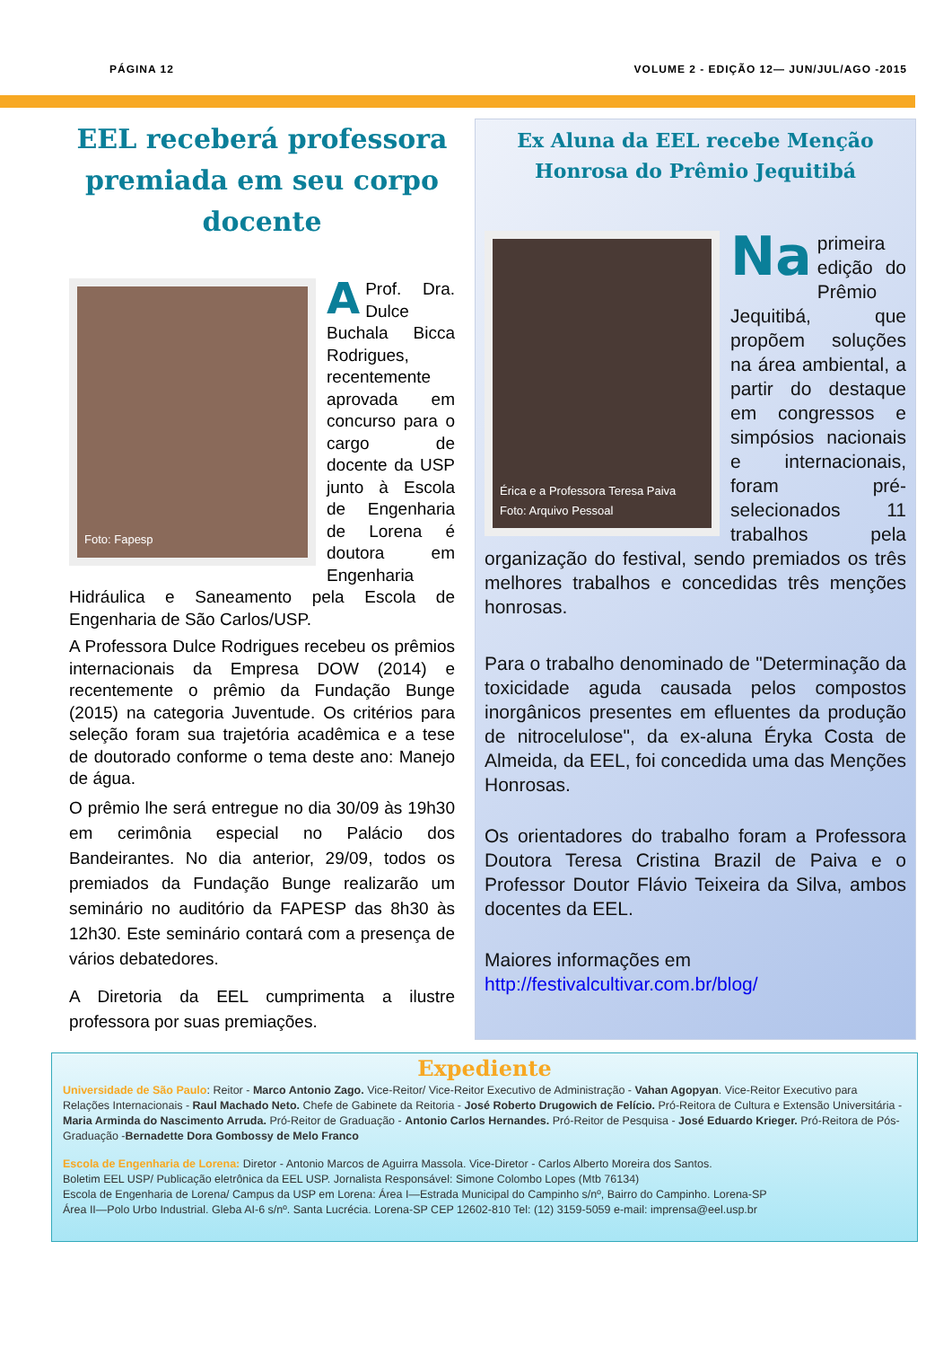PÁGINA 12 VOLUME 2 - EDIÇÃO 12— JUN/JUL/AGO -2015
EEL receberá professora premiada em seu corpo docente
Foto: Fapesp
AProf. Dra. Dulce Buchala Bicca Rodrigues, recentemente aprovada em concurso para o cargo de docente da USP junto à Escola de Engenharia de Lorena é doutora em Engenharia Hidráulica e Saneamento pela Escola de Engenharia de São Carlos/USP.
A Professora Dulce Rodrigues recebeu os prêmios internacionais da Empresa DOW (2014) e recentemente o prêmio da Fundação Bunge (2015) na categoria Juventude. Os critérios para seleção foram sua trajetória acadêmica e a tese de doutorado conforme o tema deste ano: Manejo de água.
O prêmio lhe será entregue no dia 30/09 às 19h30 em cerimônia especial no Palácio dos Bandeirantes. No dia anterior, 29/09, todos os premiados da Fundação Bunge realizarão um seminário no auditório da FAPESP das 8h30 às 12h30. Este seminário contará com a presença de vários debatedores.
A Diretoria da EEL cumprimenta a ilustre professora por suas premiações.
Ex Aluna da EEL recebe Menção Honrosa do Prêmio Jequitibá
Érica e a Professora Teresa Paiva
Foto: Arquivo Pessoal
Na primeira edição do Prêmio Jequitibá, que propõem soluções na área ambiental, a partir do destaque em congressos e simpósios nacionais e internacionais, foram pré-selecionados 11 trabalhos pela organização do festival, sendo premiados os três melhores trabalhos e concedidas três menções honrosas.
Para o trabalho denominado de "Determinação da toxicidade aguda causada pelos compostos inorgânicos presentes em efluentes da produção de nitrocelulose", da ex-aluna Éryka Costa de Almeida, da EEL, foi concedida uma das Menções Honrosas.
Os orientadores do trabalho foram a Professora Doutora Teresa Cristina Brazil de Paiva e o Professor Doutor Flávio Teixeira da Silva, ambos docentes da EEL.
Maiores informações em
http://festivalcultivar.com.br/blog/
Expediente
Universidade de São Paulo: Reitor - Marco Antonio Zago. Vice-Reitor/ Vice-Reitor Executivo de Administração - Vahan Agopyan. Vice-Reitor Executivo para Relações Internacionais - Raul Machado Neto. Chefe de Gabinete da Reitoria - José Roberto Drugowich de Felício. Pró-Reitora de Cultura e Extensão Universitária - Maria Arminda do Nascimento Arruda. Pró-Reitor de Graduação - Antonio Carlos Hernandes. Pró-Reitor de Pesquisa - José Eduardo Krieger. Pró-Reitora de Pós-Graduação -Bernadette Dora Gombossy de Melo Franco
Escola de Engenharia de Lorena: Diretor - Antonio Marcos de Aguirra Massola. Vice-Diretor - Carlos Alberto Moreira dos Santos.
Boletim EEL USP/ Publicação eletrônica da EEL USP. Jornalista Responsável: Simone Colombo Lopes (Mtb 76134)
Escola de Engenharia de Lorena/ Campus da USP em Lorena: Área I—Estrada Municipal do Campinho s/nº, Bairro do Campinho. Lorena-SP
Área II—Polo Urbo Industrial. Gleba AI-6 s/nº. Santa Lucrécia. Lorena-SP CEP 12602-810 Tel: (12) 3159-5059 e-mail: imprensa@eel.usp.br